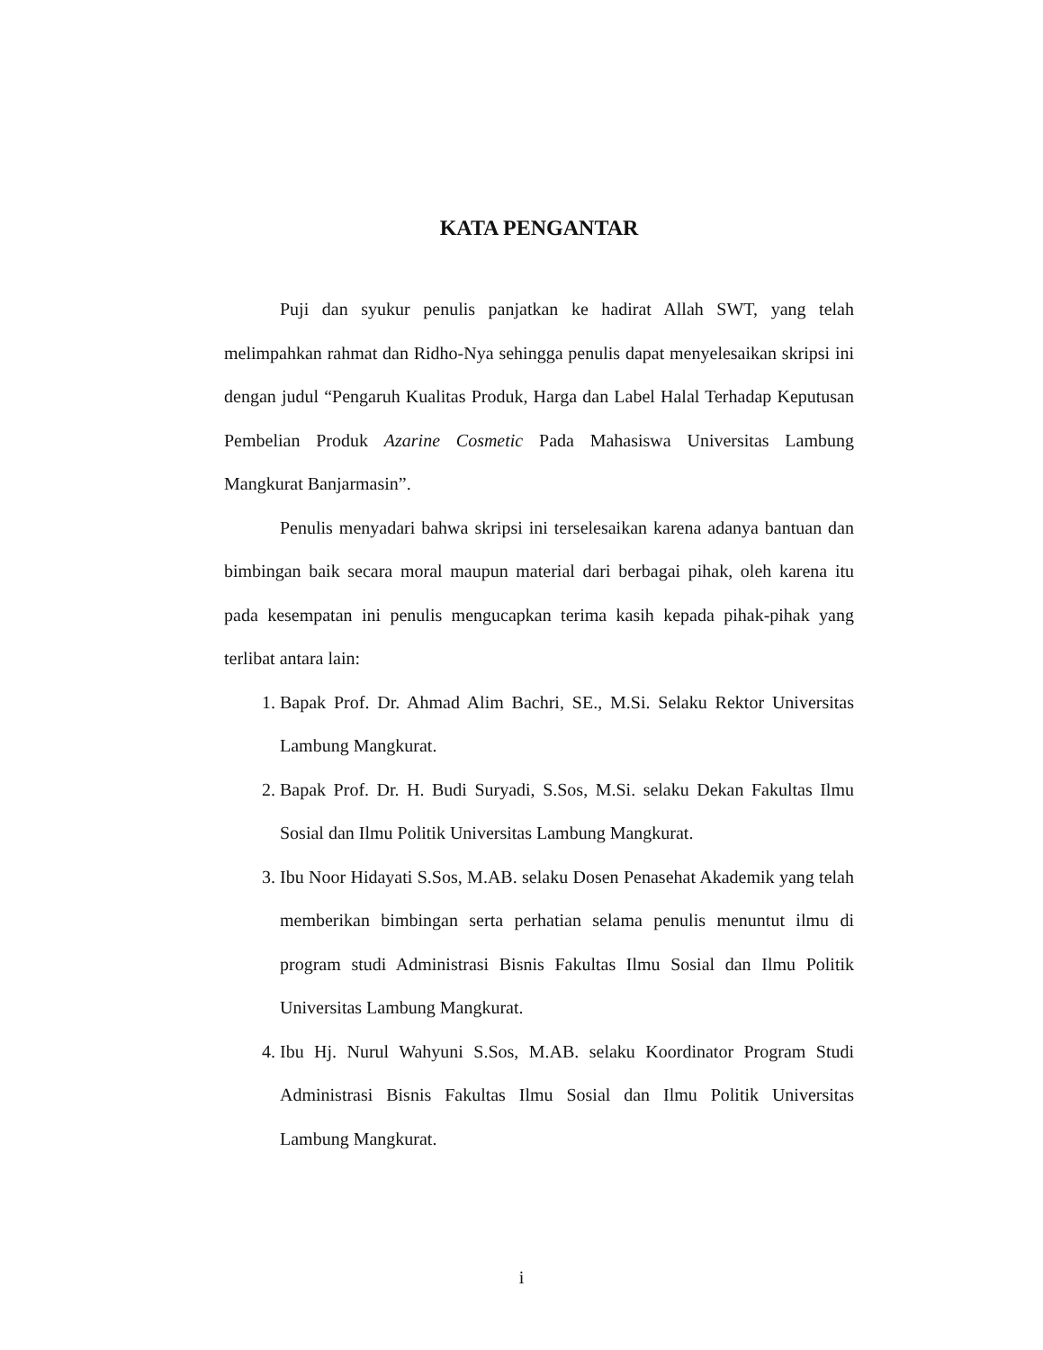KATA PENGANTAR
Puji dan syukur penulis panjatkan ke hadirat Allah SWT, yang telah melimpahkan rahmat dan Ridho-Nya sehingga penulis dapat menyelesaikan skripsi ini dengan judul “Pengaruh Kualitas Produk, Harga dan Label Halal Terhadap Keputusan Pembelian Produk Azarine Cosmetic Pada Mahasiswa Universitas Lambung Mangkurat Banjarmasin”.
Penulis menyadari bahwa skripsi ini terselesaikan karena adanya bantuan dan bimbingan baik secara moral maupun material dari berbagai pihak, oleh karena itu pada kesempatan ini penulis mengucapkan terima kasih kepada pihak-pihak yang terlibat antara lain:
1. Bapak Prof. Dr. Ahmad Alim Bachri, SE., M.Si. Selaku Rektor Universitas Lambung Mangkurat.
2. Bapak Prof. Dr. H. Budi Suryadi, S.Sos, M.Si. selaku Dekan Fakultas Ilmu Sosial dan Ilmu Politik Universitas Lambung Mangkurat.
3. Ibu Noor Hidayati S.Sos, M.AB. selaku Dosen Penasehat Akademik yang telah memberikan bimbingan serta perhatian selama penulis menuntut ilmu di program studi Administrasi Bisnis Fakultas Ilmu Sosial dan Ilmu Politik Universitas Lambung Mangkurat.
4. Ibu Hj. Nurul Wahyuni S.Sos, M.AB. selaku Koordinator Program Studi Administrasi Bisnis Fakultas Ilmu Sosial dan Ilmu Politik Universitas Lambung Mangkurat.
i